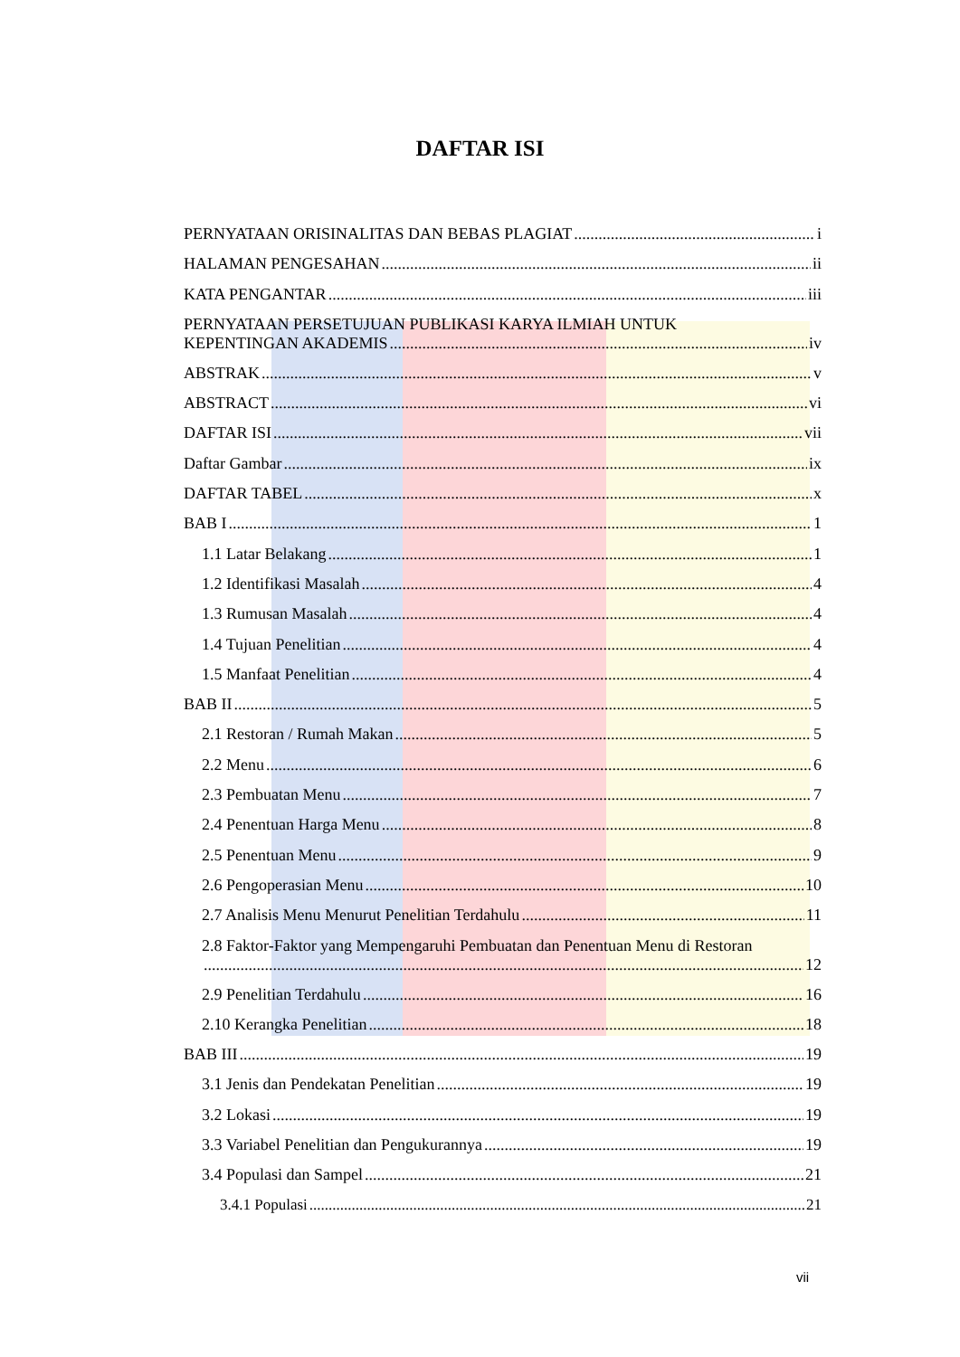DAFTAR ISI
PERNYATAAN ORISINALITAS DAN BEBAS PLAGIAT i
HALAMAN PENGESAHAN ii
KATA PENGANTAR iii
PERNYATAAN PERSETUJUAN PUBLIKASI KARYA ILMIAH UNTUK
KEPENTINGAN AKADEMIS iv
ABSTRAK v
ABSTRACT vi
DAFTAR ISI vii
Daftar Gambar ix
DAFTAR TABEL x
BAB I 1
1.1 Latar Belakang 1
1.2 Identifikasi Masalah 4
1.3 Rumusan Masalah 4
1.4 Tujuan Penelitian 4
1.5 Manfaat Penelitian 4
BAB II 5
2.1 Restoran / Rumah Makan 5
2.2 Menu 6
2.3 Pembuatan Menu 7
2.4 Penentuan Harga Menu 8
2.5 Penentuan Menu 9
2.6 Pengoperasian Menu 10
2.7 Analisis Menu Menurut Penelitian Terdahulu 11
2.8 Faktor-Faktor yang Mempengaruhi Pembuatan dan Penentuan Menu di Restoran
12
2.9 Penelitian Terdahulu 16
2.10 Kerangka Penelitian 18
BAB III 19
3.1 Jenis dan Pendekatan Penelitian 19
3.2 Lokasi 19
3.3 Variabel Penelitian dan Pengukurannya 19
3.4 Populasi dan Sampel 21
3.4.1 Populasi 21
vii